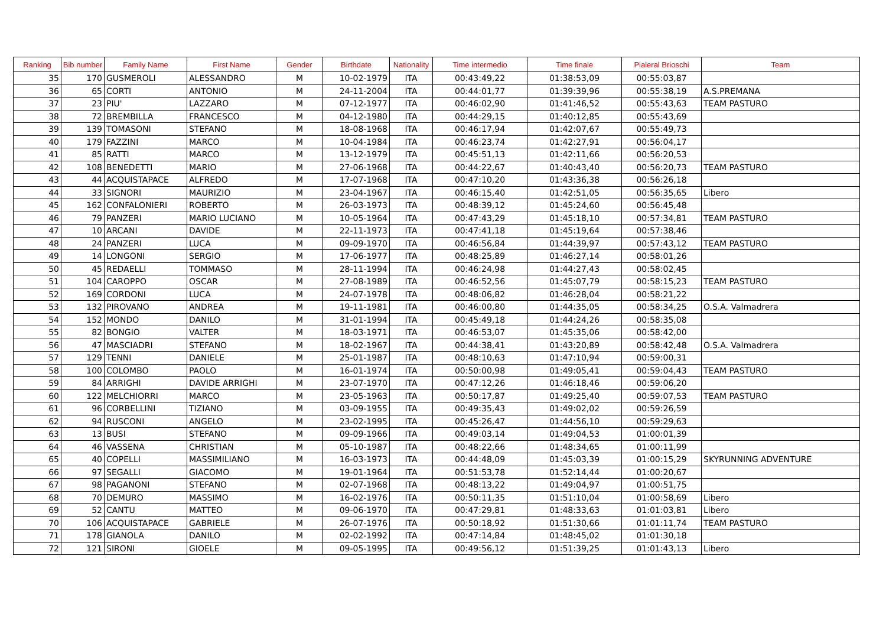| Ranking | Bib number | Family Name | First Name | Gender | Birthdate | Nationality | Time intermedio | Time finale | Pialeral Brioschi | Team |
| --- | --- | --- | --- | --- | --- | --- | --- | --- | --- | --- |
| 35 | 170 | GUSMEROLI | ALESSANDRO | M | 10-02-1979 | ITA | 00:43:49,22 | 01:38:53,09 | 00:55:03,87 | |
| 36 | 65 | CORTI | ANTONIO | M | 24-11-2004 | ITA | 00:44:01,77 | 01:39:39,96 | 00:55:38,19 | A.S.PREMANA |
| 37 | 23 | PIU' | LAZZARO | M | 07-12-1977 | ITA | 00:46:02,90 | 01:41:46,52 | 00:55:43,63 | TEAM PASTURO |
| 38 | 72 | BREMBILLA | FRANCESCO | M | 04-12-1980 | ITA | 00:44:29,15 | 01:40:12,85 | 00:55:43,69 | |
| 39 | 139 | TOMASONI | STEFANO | M | 18-08-1968 | ITA | 00:46:17,94 | 01:42:07,67 | 00:55:49,73 | |
| 40 | 179 | FAZZINI | MARCO | M | 10-04-1984 | ITA | 00:46:23,74 | 01:42:27,91 | 00:56:04,17 | |
| 41 | 85 | RATTI | MARCO | M | 13-12-1979 | ITA | 00:45:51,13 | 01:42:11,66 | 00:56:20,53 | |
| 42 | 108 | BENEDETTI | MARIO | M | 27-06-1968 | ITA | 00:44:22,67 | 01:40:43,40 | 00:56:20,73 | TEAM PASTURO |
| 43 | 44 | ACQUISTAPACE | ALFREDO | M | 17-07-1968 | ITA | 00:47:10,20 | 01:43:36,38 | 00:56:26,18 | |
| 44 | 33 | SIGNORI | MAURIZIO | M | 23-04-1967 | ITA | 00:46:15,40 | 01:42:51,05 | 00:56:35,65 | Libero |
| 45 | 162 | CONFALONIERI | ROBERTO | M | 26-03-1973 | ITA | 00:48:39,12 | 01:45:24,60 | 00:56:45,48 | |
| 46 | 79 | PANZERI | MARIO LUCIANO | M | 10-05-1964 | ITA | 00:47:43,29 | 01:45:18,10 | 00:57:34,81 | TEAM PASTURO |
| 47 | 10 | ARCANI | DAVIDE | M | 22-11-1973 | ITA | 00:47:41,18 | 01:45:19,64 | 00:57:38,46 | |
| 48 | 24 | PANZERI | LUCA | M | 09-09-1970 | ITA | 00:46:56,84 | 01:44:39,97 | 00:57:43,12 | TEAM PASTURO |
| 49 | 14 | LONGONI | SERGIO | M | 17-06-1977 | ITA | 00:48:25,89 | 01:46:27,14 | 00:58:01,26 | |
| 50 | 45 | REDAELLI | TOMMASO | M | 28-11-1994 | ITA | 00:46:24,98 | 01:44:27,43 | 00:58:02,45 | |
| 51 | 104 | CAROPPO | OSCAR | M | 27-08-1989 | ITA | 00:46:52,56 | 01:45:07,79 | 00:58:15,23 | TEAM PASTURO |
| 52 | 169 | CORDONI | LUCA | M | 24-07-1978 | ITA | 00:48:06,82 | 01:46:28,04 | 00:58:21,22 | |
| 53 | 132 | PIROVANO | ANDREA | M | 19-11-1981 | ITA | 00:46:00,80 | 01:44:35,05 | 00:58:34,25 | O.S.A. Valmadrera |
| 54 | 152 | MONDO | DANILO | M | 31-01-1994 | ITA | 00:45:49,18 | 01:44:24,26 | 00:58:35,08 | |
| 55 | 82 | BONGIO | VALTER | M | 18-03-1971 | ITA | 00:46:53,07 | 01:45:35,06 | 00:58:42,00 | |
| 56 | 47 | MASCIADRI | STEFANO | M | 18-02-1967 | ITA | 00:44:38,41 | 01:43:20,89 | 00:58:42,48 | O.S.A. Valmadrera |
| 57 | 129 | TENNI | DANIELE | M | 25-01-1987 | ITA | 00:48:10,63 | 01:47:10,94 | 00:59:00,31 | |
| 58 | 100 | COLOMBO | PAOLO | M | 16-01-1974 | ITA | 00:50:00,98 | 01:49:05,41 | 00:59:04,43 | TEAM PASTURO |
| 59 | 84 | ARRIGHI | DAVIDE ARRIGHI | M | 23-07-1970 | ITA | 00:47:12,26 | 01:46:18,46 | 00:59:06,20 | |
| 60 | 122 | MELCHIORRI | MARCO | M | 23-05-1963 | ITA | 00:50:17,87 | 01:49:25,40 | 00:59:07,53 | TEAM PASTURO |
| 61 | 96 | CORBELLINI | TIZIANO | M | 03-09-1955 | ITA | 00:49:35,43 | 01:49:02,02 | 00:59:26,59 | |
| 62 | 94 | RUSCONI | ANGELO | M | 23-02-1995 | ITA | 00:45:26,47 | 01:44:56,10 | 00:59:29,63 | |
| 63 | 13 | BUSI | STEFANO | M | 09-09-1966 | ITA | 00:49:03,14 | 01:49:04,53 | 01:00:01,39 | |
| 64 | 46 | VASSENA | CHRISTIAN | M | 05-10-1987 | ITA | 00:48:22,66 | 01:48:34,65 | 01:00:11,99 | |
| 65 | 40 | COPELLI | MASSIMILIANO | M | 16-03-1973 | ITA | 00:44:48,09 | 01:45:03,39 | 01:00:15,29 | SKYRUNNING ADVENTURE |
| 66 | 97 | SEGALLI | GIACOMO | M | 19-01-1964 | ITA | 00:51:53,78 | 01:52:14,44 | 01:00:20,67 | |
| 67 | 98 | PAGANONI | STEFANO | M | 02-07-1968 | ITA | 00:48:13,22 | 01:49:04,97 | 01:00:51,75 | |
| 68 | 70 | DEMURO | MASSIMO | M | 16-02-1976 | ITA | 00:50:11,35 | 01:51:10,04 | 01:00:58,69 | Libero |
| 69 | 52 | CANTU | MATTEO | M | 09-06-1970 | ITA | 00:47:29,81 | 01:48:33,63 | 01:01:03,81 | Libero |
| 70 | 106 | ACQUISTAPACE | GABRIELE | M | 26-07-1976 | ITA | 00:50:18,92 | 01:51:30,66 | 01:01:11,74 | TEAM PASTURO |
| 71 | 178 | GIANOLA | DANILO | M | 02-02-1992 | ITA | 00:47:14,84 | 01:48:45,02 | 01:01:30,18 | |
| 72 | 121 | SIRONI | GIOELE | M | 09-05-1995 | ITA | 00:49:56,12 | 01:51:39,25 | 01:01:43,13 | Libero |